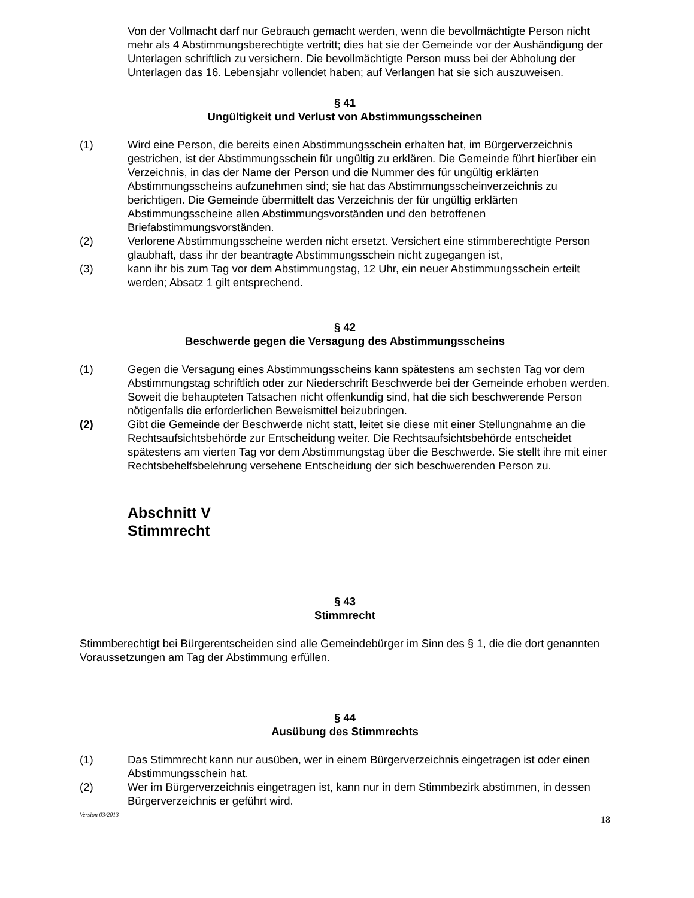Von der Vollmacht darf nur Gebrauch gemacht werden, wenn die bevollmächtigte Person nicht mehr als 4 Abstimmungsberechtigte vertritt; dies hat sie der Gemeinde vor der Aushändigung der Unterlagen schriftlich zu versichern. Die bevollmächtigte Person muss bei der Abholung der Unterlagen das 16. Lebensjahr vollendet haben; auf Verlangen hat sie sich auszuweisen.
§ 41
Ungültigkeit und Verlust von Abstimmungsscheinen
(1) Wird eine Person, die bereits einen Abstimmungsschein erhalten hat, im Bürgerverzeichnis gestrichen, ist der Abstimmungsschein für ungültig zu erklären. Die Gemeinde führt hierüber ein Verzeichnis, in das der Name der Person und die Nummer des für ungültig erklärten Abstimmungsscheins aufzunehmen sind; sie hat das Abstimmungsscheinverzeichnis zu berichtigen. Die Gemeinde übermittelt das Verzeichnis der für ungültig erklärten Abstimmungsscheine allen Abstimmungsvorständen und den betroffenen Briefabstimmungsvorständen.
(2) Verlorene Abstimmungsscheine werden nicht ersetzt. Versichert eine stimmberechtigte Person glaubhaft, dass ihr der beantragte Abstimmungsschein nicht zugegangen ist,
(3) kann ihr bis zum Tag vor dem Abstimmungstag, 12 Uhr, ein neuer Abstimmungsschein erteilt werden; Absatz 1 gilt entsprechend.
§ 42
Beschwerde gegen die Versagung des Abstimmungsscheins
(1) Gegen die Versagung eines Abstimmungsscheins kann spätestens am sechsten Tag vor dem Abstimmungstag schriftlich oder zur Niederschrift Beschwerde bei der Gemeinde erhoben werden. Soweit die behaupteten Tatsachen nicht offenkundig sind, hat die sich beschwerende Person nötigenfalls die erforderlichen Beweismittel beizubringen.
(2) Gibt die Gemeinde der Beschwerde nicht statt, leitet sie diese mit einer Stellungnahme an die Rechtsaufsichtsbehörde zur Entscheidung weiter. Die Rechtsaufsichtsbehörde entscheidet spätestens am vierten Tag vor dem Abstimmungstag über die Beschwerde. Sie stellt ihre mit einer Rechtsbehelfsbelehrung versehene Entscheidung der sich beschwerenden Person zu.
Abschnitt V
Stimmrecht
§ 43
Stimmrecht
Stimmberechtigt bei Bürgerentscheiden sind alle Gemeindebürger im Sinn des § 1, die die dort genannten Voraussetzungen am Tag der Abstimmung erfüllen.
§ 44
Ausübung des Stimmrechts
(1) Das Stimmrecht kann nur ausüben, wer in einem Bürgerverzeichnis eingetragen ist oder einen Abstimmungsschein hat.
(2) Wer im Bürgerverzeichnis eingetragen ist, kann nur in dem Stimmbezirk abstimmen, in dessen Bürgerverzeichnis er geführt wird.
Version 03/2013 18